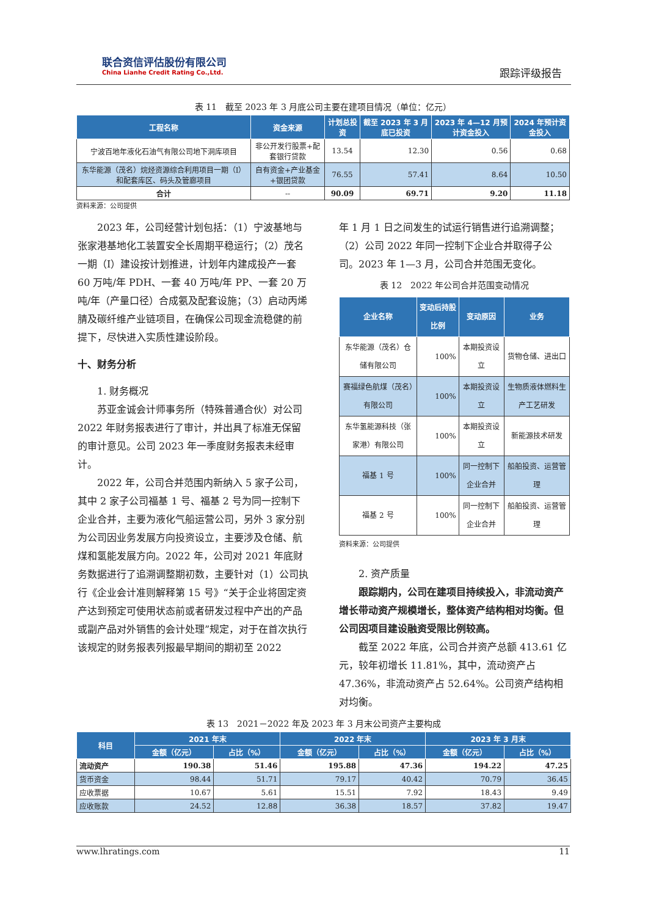联合资信评估股份有限公司
China Lianhe Credit Rating Co.,Ltd.
跟踪评级报告
表 11　截至 2023 年 3 月底公司主要在建项目情况（单位：亿元）
| 工程名称 | 资金来源 | 计划总投资 | 截至 2023 年 3 月底已投资 | 2023 年 4—12 月预计资金投入 | 2024 年预计资金投入 |
| --- | --- | --- | --- | --- | --- |
| 宁波百地年液化石油气有限公司地下洞库项目 | 非公开发行股票+配套银行贷款 | 13.54 | 12.30 | 0.56 | 0.68 |
| 东华能源（茂名）烷烃资源综合利用项目一期（I）和配套库区、码头及管廊项目 | 自有资金+产业基金+银团贷款 | 76.55 | 57.41 | 8.64 | 10.50 |
| 合计 | -- | 90.09 | 69.71 | 9.20 | 11.18 |
资料来源：公司提供
2023 年，公司经营计划包括：（1）宁波基地与张家港基地化工装置安全长周期平稳运行；（2）茂名一期（I）建设按计划推进，计划年内建成投产一套 60 万吨/年 PDH、一套 40 万吨/年 PP、一套 20 万吨/年（产量口径）合成氨及配套设施；（3）启动丙烯腈及碳纤维产业链项目，在确保公司现金流稳健的前提下，尽快进入实质性建设阶段。
十、财务分析
1. 财务概况
苏亚金诚会计师事务所（特殊普通合伙）对公司 2022 年财务报表进行了审计，并出具了标准无保留的审计意见。公司 2023 年一季度财务报表未经审计。
2022 年，公司合并范围内新纳入 5 家子公司，其中 2 家子公司福基 1 号、福基 2 号为同一控制下企业合并，主要为液化气船运营公司，另外 3 家分别为公司因业务发展方向投资设立，主要涉及仓储、航煤和氢能发展方向。2022 年，公司对 2021 年底财务数据进行了追溯调整期初数，主要针对（1）公司执行《企业会计准则解释第 15 号》“关于企业将固定资产达到预定可使用状态前或者研发过程中产出的产品或副产品对外销售的会计处理”规定，对于在首次执行该规定的财务报表列报最早期间的期初至 2022
年 1 月 1 日之间发生的试运行销售进行追溯调整；（2）公司 2022 年同一控制下企业合并取得子公司。2023 年 1—3 月，公司合并范围无变化。
表 12　2022 年公司合并范围变动情况
| 企业名称 | 变动后持股比例 | 变动原因 | 业务 |
| --- | --- | --- | --- |
| 东华能源（茂名）仓储有限公司 | 100% | 本期投资设立 | 货物仓储、进出口 |
| 赛福绿色航煤（茂名）有限公司 | 100% | 本期投资设立 | 生物质液体燃料生产工艺研发 |
| 东华氢能源科技（张家港）有限公司 | 100% | 本期投资设立 | 新能源技术研发 |
| 福基 1 号 | 100% | 同一控制下企业合并 | 船舶投资、运营管理 |
| 福基 2 号 | 100% | 同一控制下企业合并 | 船舶投资、运营管理 |
资料来源：公司提供
2. 资产质量
跟踪期内，公司在建项目持续投入，非流动资产增长带动资产规模增长，整体资产结构相对均衡。但公司因项目建设融资受限比例较高。
截至 2022 年底，公司合并资产总额 413.61 亿元，较年初增长 11.81%，其中，流动资产占 47.36%，非流动资产占 52.64%。公司资产结构相对均衡。
表 13　2021－2022 年及 2023 年 3 月末公司资产主要构成
| 科目 | 2021 年末 | | 2022 年末 | | 2023 年 3 月末 | |
| --- | --- | --- | --- | --- | --- | --- |
| | 金额（亿元） | 占比（%） | 金额（亿元） | 占比（%） | 金额（亿元） | 占比（%） |
| 流动资产 | 190.38 | 51.46 | 195.88 | 47.36 | 194.22 | 47.25 |
| 货币资金 | 98.44 | 51.71 | 79.17 | 40.42 | 70.79 | 36.45 |
| 应收票据 | 10.67 | 5.61 | 15.51 | 7.92 | 18.43 | 9.49 |
| 应收账款 | 24.52 | 12.88 | 36.38 | 18.57 | 37.82 | 19.47 |
www.lhratings.com 11